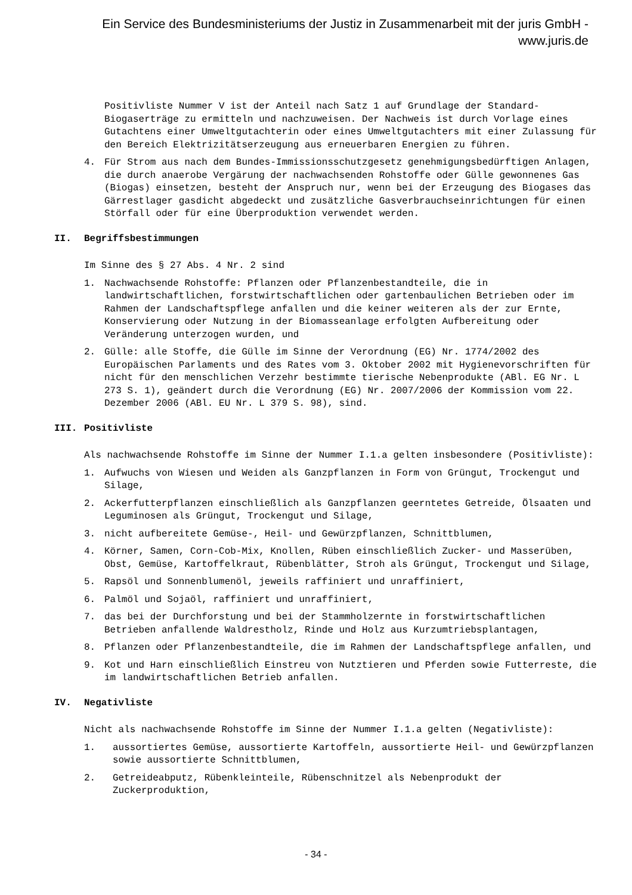Ein Service des Bundesministeriums der Justiz in Zusammenarbeit mit der juris GmbH -
www.juris.de
Positivliste Nummer V ist der Anteil nach Satz 1 auf Grundlage der Standard-Biogaserträge zu ermitteln und nachzuweisen. Der Nachweis ist durch Vorlage eines Gutachtens einer Umweltgutachterin oder eines Umweltgutachters mit einer Zulassung für den Bereich Elektrizitätserzeugung aus erneuerbaren Energien zu führen.
4. Für Strom aus nach dem Bundes-Immissionsschutzgesetz genehmigungsbedürftigen Anlagen, die durch anaerobe Vergärung der nachwachsenden Rohstoffe oder Gülle gewonnenes Gas (Biogas) einsetzen, besteht der Anspruch nur, wenn bei der Erzeugung des Biogases das Gärrestlager gasdicht abgedeckt und zusätzliche Gasverbrauchseinrichtungen für einen Störfall oder für eine Überproduktion verwendet werden.
II. Begriffsbestimmungen
Im Sinne des § 27 Abs. 4 Nr. 2 sind
1. Nachwachsende Rohstoffe: Pflanzen oder Pflanzenbestandteile, die in landwirtschaftlichen, forstwirtschaftlichen oder gartenbaulichen Betrieben oder im Rahmen der Landschaftspflege anfallen und die keiner weiteren als der zur Ernte, Konservierung oder Nutzung in der Biomasseanlage erfolgten Aufbereitung oder Veränderung unterzogen wurden, und
2. Gülle: alle Stoffe, die Gülle im Sinne der Verordnung (EG) Nr. 1774/2002 des Europäischen Parlaments und des Rates vom 3. Oktober 2002 mit Hygienevorschriften für nicht für den menschlichen Verzehr bestimmte tierische Nebenprodukte (ABl. EG Nr. L 273 S. 1), geändert durch die Verordnung (EG) Nr. 2007/2006 der Kommission vom 22. Dezember 2006 (ABl. EU Nr. L 379 S. 98), sind.
III. Positivliste
Als nachwachsende Rohstoffe im Sinne der Nummer I.1.a gelten insbesondere (Positivliste):
1. Aufwuchs von Wiesen und Weiden als Ganzpflanzen in Form von Grüngut, Trockengut und Silage,
2. Ackerfutterpflanzen einschließlich als Ganzpflanzen geerntetes Getreide, Ölsaaten und Leguminosen als Grüngut, Trockengut und Silage,
3. nicht aufbereitete Gemüse-, Heil- und Gewürzpflanzen, Schnittblumen,
4. Körner, Samen, Corn-Cob-Mix, Knollen, Rüben einschließlich Zucker- und Masserüben, Obst, Gemüse, Kartoffelkraut, Rübenblätter, Stroh als Grüngut, Trockengut und Silage,
5. Rapsöl und Sonnenblumenöl, jeweils raffiniert und unraffiniert,
6. Palmöl und Sojaöl, raffiniert und unraffiniert,
7. das bei der Durchforstung und bei der Stammholzernte in forstwirtschaftlichen Betrieben anfallende Waldrestholz, Rinde und Holz aus Kurzumtriebsplantagen,
8. Pflanzen oder Pflanzenbestandteile, die im Rahmen der Landschaftspflege anfallen, und
9. Kot und Harn einschließlich Einstreu von Nutztieren und Pferden sowie Futterreste, die im landwirtschaftlichen Betrieb anfallen.
IV. Negativliste
Nicht als nachwachsende Rohstoffe im Sinne der Nummer I.1.a gelten (Negativliste):
1. aussortiertes Gemüse, aussortierte Kartoffeln, aussortierte Heil- und Gewürzpflanzen sowie aussortierte Schnittblumen,
2. Getreideabputz, Rübenkleinteile, Rübenschnitzel als Nebenprodukt der Zuckerproduktion,
- 34 -